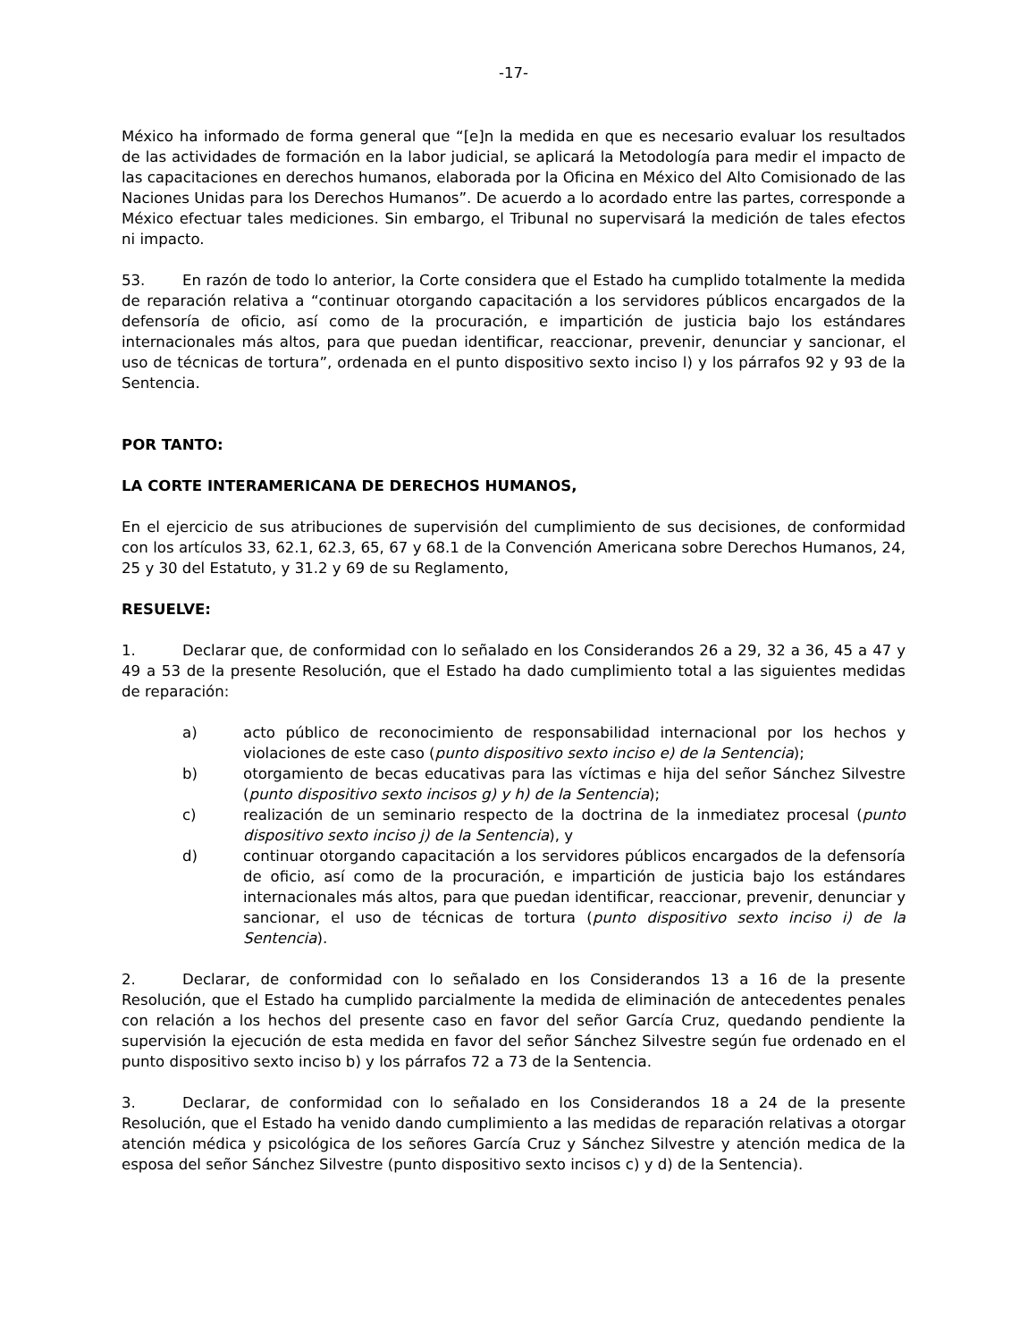-17-
México ha informado de forma general que “[e]n la medida en que es necesario evaluar los resultados de las actividades de formación en la labor judicial, se aplicará la Metodología para medir el impacto de las capacitaciones en derechos humanos, elaborada por la Oficina en México del Alto Comisionado de las Naciones Unidas para los Derechos Humanos”. De acuerdo a lo acordado entre las partes, corresponde a México efectuar tales mediciones. Sin embargo, el Tribunal no supervisará la medición de tales efectos ni impacto.
53. En razón de todo lo anterior, la Corte considera que el Estado ha cumplido totalmente la medida de reparación relativa a “continuar otorgando capacitación a los servidores públicos encargados de la defensoría de oficio, así como de la procuración, e impartición de justicia bajo los estándares internacionales más altos, para que puedan identificar, reaccionar, prevenir, denunciar y sancionar, el uso de técnicas de tortura”, ordenada en el punto dispositivo sexto inciso l) y los párrafos 92 y 93 de la Sentencia.
POR TANTO:
LA CORTE INTERAMERICANA DE DERECHOS HUMANOS,
En el ejercicio de sus atribuciones de supervisión del cumplimiento de sus decisiones, de conformidad con los artículos 33, 62.1, 62.3, 65, 67 y 68.1 de la Convención Americana sobre Derechos Humanos, 24, 25 y 30 del Estatuto, y 31.2 y 69 de su Reglamento,
RESUELVE:
1. Declarar que, de conformidad con lo señalado en los Considerandos 26 a 29, 32 a 36, 45 a 47 y 49 a 53 de la presente Resolución, que el Estado ha dado cumplimiento total a las siguientes medidas de reparación:
a) acto público de reconocimiento de responsabilidad internacional por los hechos y violaciones de este caso (punto dispositivo sexto inciso e) de la Sentencia);
b) otorgamiento de becas educativas para las víctimas e hija del señor Sánchez Silvestre (punto dispositivo sexto incisos g) y h) de la Sentencia);
c) realización de un seminario respecto de la doctrina de la inmediatez procesal (punto dispositivo sexto inciso j) de la Sentencia), y
d) continuar otorgando capacitación a los servidores públicos encargados de la defensoría de oficio, así como de la procuración, e impartición de justicia bajo los estándares internacionales más altos, para que puedan identificar, reaccionar, prevenir, denunciar y sancionar, el uso de técnicas de tortura (punto dispositivo sexto inciso i) de la Sentencia).
2. Declarar, de conformidad con lo señalado en los Considerandos 13 a 16 de la presente Resolución, que el Estado ha cumplido parcialmente la medida de eliminación de antecedentes penales con relación a los hechos del presente caso en favor del señor García Cruz, quedando pendiente la supervisión la ejecución de esta medida en favor del señor Sánchez Silvestre según fue ordenado en el punto dispositivo sexto inciso b) y los párrafos 72 a 73 de la Sentencia.
3. Declarar, de conformidad con lo señalado en los Considerandos 18 a 24 de la presente Resolución, que el Estado ha venido dando cumplimiento a las medidas de reparación relativas a otorgar atención médica y psicológica de los señores García Cruz y Sánchez Silvestre y atención medica de la esposa del señor Sánchez Silvestre (punto dispositivo sexto incisos c) y d) de la Sentencia).